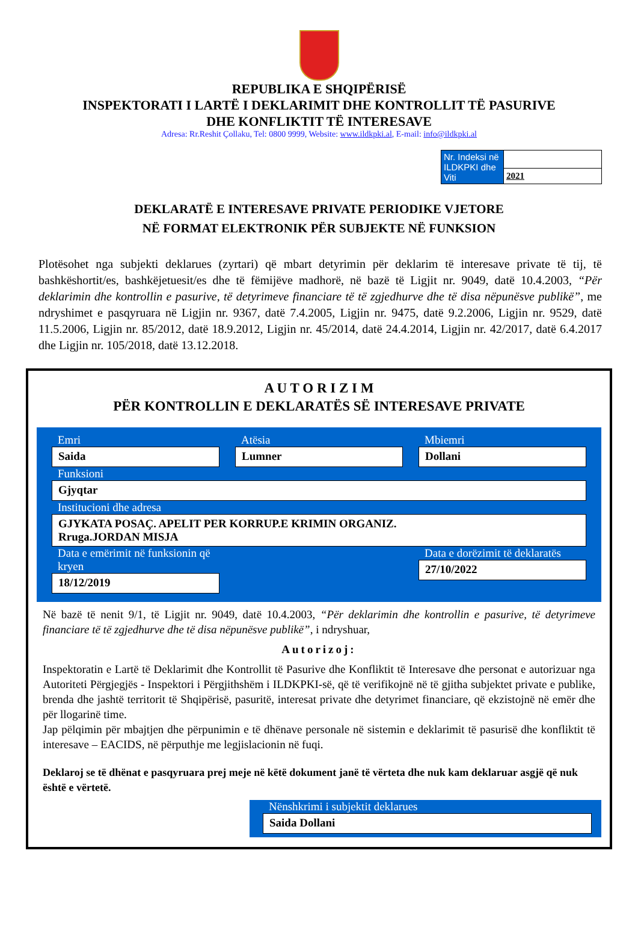REPUBLIKA E SHQIPËRISË
INSPEKTORATI I LARTË I DEKLARIMIT DHE KONTROLLIT TË PASURIVE
DHE KONFLIKTIT TË INTERESAVE
Adresa: Rr.Reshit Çollaku, Tel: 0800 9999, Website: www.ildkpki.al, E-mail: info@ildkpki.al
| Nr. Indeksi në ILDKPKI dhe Viti | |
| | 2021 |
DEKLARATË E INTERESAVE PRIVATE PERIODIKE VJETORE
NË FORMAT ELEKTRONIK PËR SUBJEKTE NË FUNKSION
Plotësohet nga subjekti deklarues (zyrtari) që mbart detyrimin për deklarim të interesave private të tij, të bashkëshortit/es, bashkëjetuesit/es dhe të fëmijëve madhorë, në bazë të Ligjit nr. 9049, datë 10.4.2003, “Për deklarimin dhe kontrollin e pasurive, të detyrimeve financiare të të zgjedhurve dhe të disa nëpunësve publikë”, me ndryshimet e pasqyruara në Ligjin nr. 9367, datë 7.4.2005, Ligjin nr. 9475, datë 9.2.2006, Ligjin nr. 9529, datë 11.5.2006, Ligjin nr. 85/2012, datë 18.9.2012, Ligjin nr. 45/2014, datë 24.4.2014, Ligjin nr. 42/2017, datë 6.4.2017 dhe Ligjin nr. 105/2018, datë 13.12.2018.
A U T O R I Z I M
PËR KONTROLLIN E DEKLARATËS SË INTERESAVE PRIVATE
Emri
Saida
Atësia
Lumner
Mbiemri
Dollani
Funksioni
Gjyqtar
Institucioni dhe adresa
GJYKATA POSAÇ. APELIT PER KORRUP.E KRIMIN ORGANIZ.
Rruga.JORDAN MISJA
Data e emërimit në funksionin që kryen
18/12/2019
Data e dorëzimit të deklaratës
27/10/2022
Në bazë të nenit 9/1, të Ligjit nr. 9049, datë 10.4.2003, “Për deklarimin dhe kontrollin e pasurive, të detyrimeve financiare të të zgjedhurve dhe të disa nëpunësve publikë”, i ndryshuar,
Autorizoj:
Inspektoratin e Lartë të Deklarimit dhe Kontrollit të Pasurive dhe Konfliktit të Interesave dhe personat e autorizuar nga Autoriteti Përgjegjës - Inspektori i Përgjithshëm i ILDKPKI-së, që të verifikojnë në të gjitha subjektet private e publike, brenda dhe jashtë territorit të Shqipërisë, pasuritë, interesat private dhe detyrimet financiare, që ekzistojnë në emër dhe për llogarinë time.
Jap pëlqimin për mbajtjen dhe përpunimin e të dhënave personale në sistemin e deklarimit të pasurisë dhe konfliktit të interesave – EACIDS, në përputhje me legjislacionin në fuqi.
Deklaroj se të dhënat e pasqyruara prej meje në këtë dokument janë të vërteta dhe nuk kam deklaruar asgjë që nuk është e vërtetë.
Nënshkrimi i subjektit deklarues
Saida Dollani